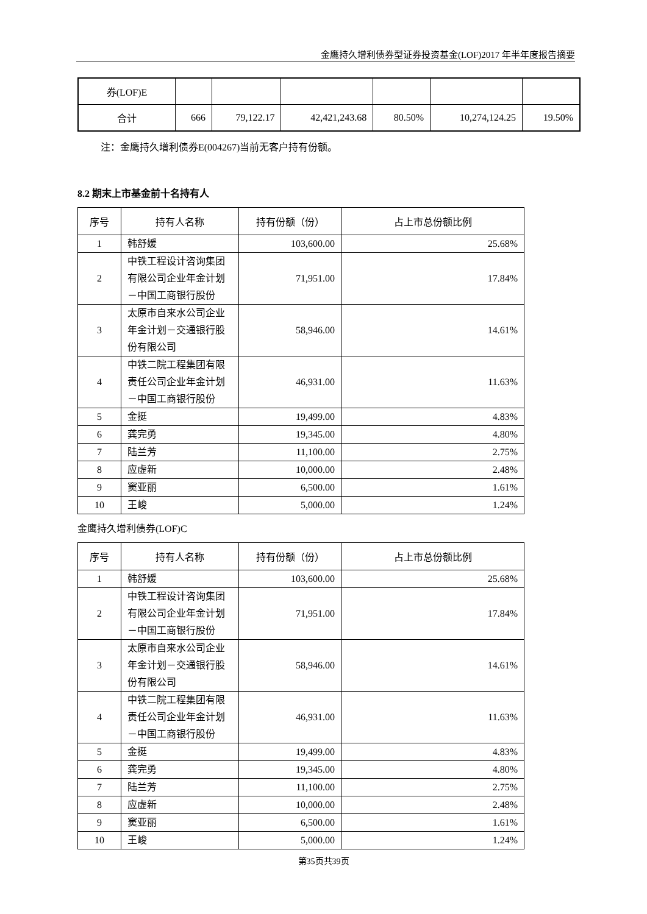金鹰持久增利债券型证券投资基金(LOF)2017 年半年度报告摘要
| 券(LOF)E | | | | | | |
| 合计 | 666 | 79,122.17 | 42,421,243.68 | 80.50% | 10,274,124.25 | 19.50% |
注：金鹰持久增利债券E(004267)当前无客户持有份额。
8.2 期末上市基金前十名持有人
| 序号 | 持有人名称 | 持有份额（份） | 占上市总份额比例 |
| --- | --- | --- | --- |
| 1 | 韩舒媛 | 103,600.00 | 25.68% |
| 2 | 中铁工程设计咨询集团有限公司企业年金计划－中国工商银行股份 | 71,951.00 | 17.84% |
| 3 | 太原市自来水公司企业年金计划－交通银行股份有限公司 | 58,946.00 | 14.61% |
| 4 | 中铁二院工程集团有限责任公司企业年金计划－中国工商银行股份 | 46,931.00 | 11.63% |
| 5 | 金挺 | 19,499.00 | 4.83% |
| 6 | 龚完勇 | 19,345.00 | 4.80% |
| 7 | 陆兰芳 | 11,100.00 | 2.75% |
| 8 | 应虚新 | 10,000.00 | 2.48% |
| 9 | 窦亚丽 | 6,500.00 | 1.61% |
| 10 | 王峻 | 5,000.00 | 1.24% |
金鹰持久增利债券(LOF)C
| 序号 | 持有人名称 | 持有份额（份） | 占上市总份额比例 |
| --- | --- | --- | --- |
| 1 | 韩舒媛 | 103,600.00 | 25.68% |
| 2 | 中铁工程设计咨询集团有限公司企业年金计划－中国工商银行股份 | 71,951.00 | 17.84% |
| 3 | 太原市自来水公司企业年金计划－交通银行股份有限公司 | 58,946.00 | 14.61% |
| 4 | 中铁二院工程集团有限责任公司企业年金计划－中国工商银行股份 | 46,931.00 | 11.63% |
| 5 | 金挺 | 19,499.00 | 4.83% |
| 6 | 龚完勇 | 19,345.00 | 4.80% |
| 7 | 陆兰芳 | 11,100.00 | 2.75% |
| 8 | 应虚新 | 10,000.00 | 2.48% |
| 9 | 窦亚丽 | 6,500.00 | 1.61% |
| 10 | 王峻 | 5,000.00 | 1.24% |
第35页共39页